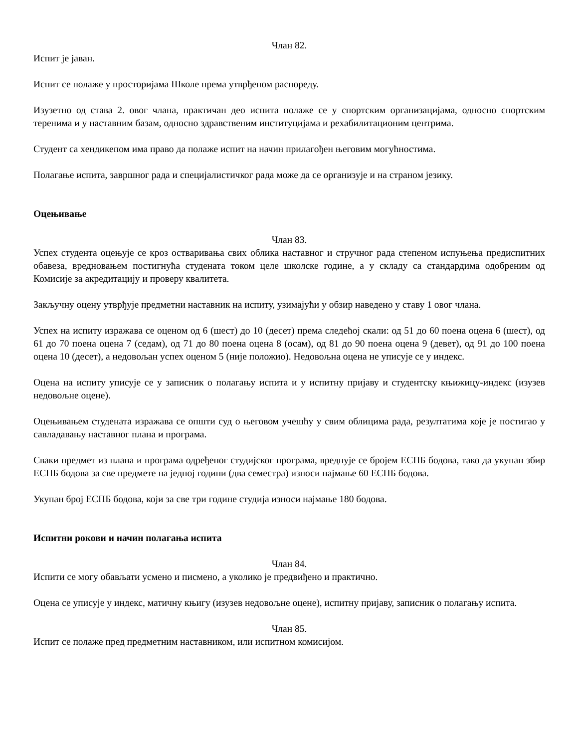Члан 82.
Испит је јаван.
Испит се полаже у просторијама Школе према утврђеном распореду.
Изузетно од става 2. овог члана, практичан део испита полаже се у спортским организацијама, односно спортским теренима и у наставним базам, односно здравственим институцијама и рехабилитационим центрима.
Студент са хендикепом има право да полаже испит на начин прилагођен његовим могућностима.
Полагање испита, завршног рада и специјалистичког рада може да се организује и на страном језику.
Оцењивање
Члан 83.
Успех студента оцењује се кроз остваривања свих облика наставног и стручног рада степеном испуњења предиспитних обавеза, вредновањем постигнућа студената током целе школске године, а у складу са стандардима одобреним од Комисије за акредитацију и проверу квалитета.
Закључну оцену утврђује предметни наставник на испиту, узимајући у обзир наведено у ставу 1 овог члана.
Успех на испиту изражава се оценом од 6 (шест) до 10 (десет) према следећој скали: од 51 до 60 поена оцена 6 (шест), од 61 до 70 поена оцена 7 (седам), од 71 до 80 поена оцена 8 (осам), од 81 до 90 поена оцена 9 (девет), од 91 до 100 поена оцена 10 (десет), а недовољан успех оценом 5 (није положио). Недовољна оцена не уписује се у индекс.
Оцена на испиту уписује се у записник о полагању испита и у испитну пријаву и студентску књижицу-индекс (изузев недовољне оцене).
Оцењивањем студената изражава се општи суд о његовом учешћу у свим облицима рада, резултатима које је постигао у савладавању наставног плана и програма.
Сваки предмет из плана и програма одређеног студијског програма, вреднује се бројем ЕСПБ бодова, тако да укупан збир ЕСПБ бодова за све предмете на једној години (два семестра) износи најмање 60 ЕСПБ бодова.
Укупан број ЕСПБ бодова, који за све три године студија износи најмање 180 бодова.
Испитни рокови и начин полагања испита
Члан 84.
Испити се могу обављати усмено и писмено, а уколико је предвиђено и практично.
Оцена се уписује у индекс, матичну књигу (изузев недовољне оцене), испитну пријаву, записник о полагању испита.
Члан 85.
Испит се полаже пред предметним наставником, или испитном комисијом.